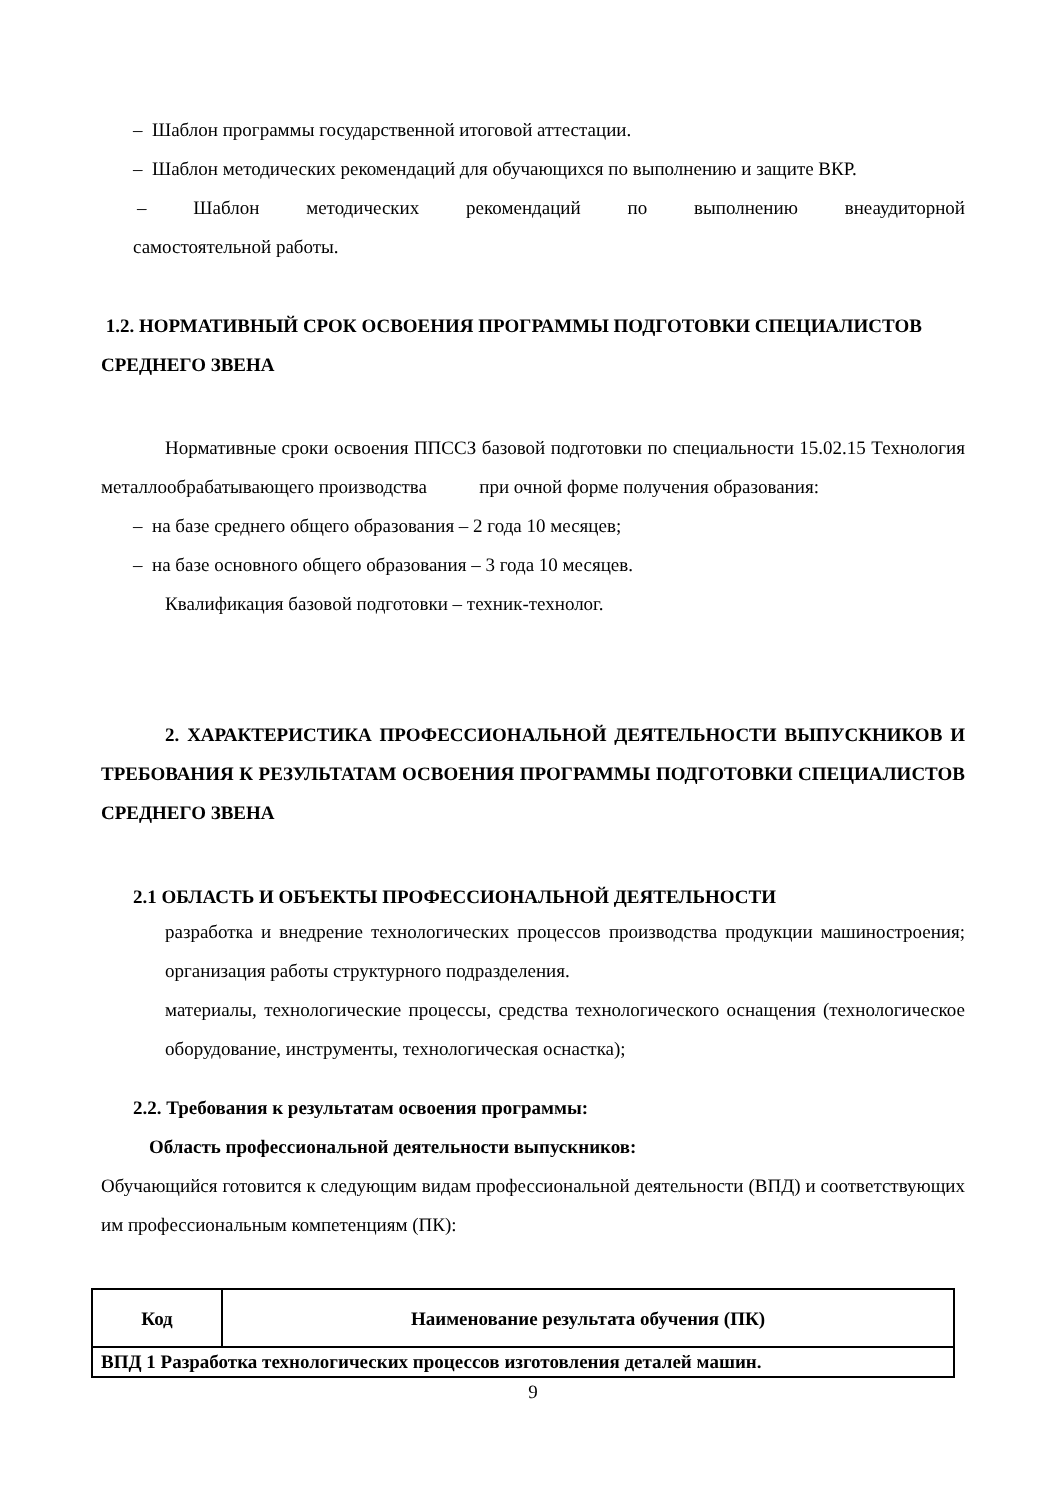– Шаблон программы государственной итоговой аттестации.
– Шаблон методических рекомендаций для обучающихся по выполнению и защите ВКР.
– Шаблон методических рекомендаций по выполнению внеаудиторной
самостоятельной работы.
1.2. НОРМАТИВНЫЙ СРОК ОСВОЕНИЯ ПРОГРАММЫ ПОДГОТОВКИ СПЕЦИАЛИСТОВ СРЕДНЕГО ЗВЕНА
Нормативные сроки освоения ППССЗ базовой подготовки по специальности 15.02.15 Технология металлообрабатывающего производства при очной форме получения образования:
– на базе среднего общего образования – 2 года 10 месяцев;
– на базе основного общего образования – 3 года 10 месяцев.
Квалификация базовой подготовки – техник-технолог.
2. ХАРАКТЕРИСТИКА ПРОФЕССИОНАЛЬНОЙ ДЕЯТЕЛЬНОСТИ ВЫПУСКНИКОВ И ТРЕБОВАНИЯ К РЕЗУЛЬТАТАМ ОСВОЕНИЯ ПРОГРАММЫ ПОДГОТОВКИ СПЕЦИАЛИСТОВ СРЕДНЕГО ЗВЕНА
2.1 ОБЛАСТЬ И ОБЪЕКТЫ ПРОФЕССИОНАЛЬНОЙ ДЕЯТЕЛЬНОСТИ
разработка и внедрение технологических процессов производства продукции машиностроения; организация работы структурного подразделения.
материалы, технологические процессы, средства технологического оснащения (технологическое оборудование, инструменты, технологическая оснастка);
2.2. Требования к результатам освоения программы:
Область профессиональной деятельности выпускников:
Обучающийся готовится к следующим видам профессиональной деятельности (ВПД) и соответствующих им профессиональным компетенциям (ПК):
| Код | Наименование результата обучения (ПК) |
| --- | --- |
| ВПД 1 Разработка технологических процессов изготовления деталей машин. | |
9